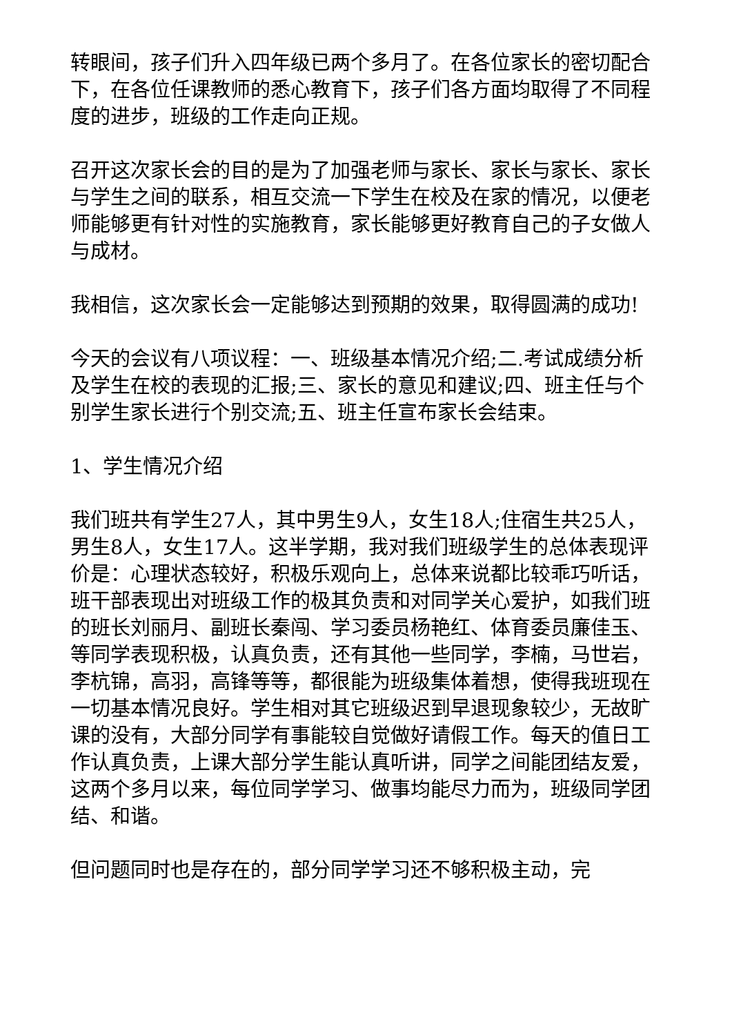转眼间，孩子们升入四年级已两个多月了。在各位家长的密切配合下，在各位任课教师的悉心教育下，孩子们各方面均取得了不同程度的进步，班级的工作走向正规。
召开这次家长会的目的是为了加强老师与家长、家长与家长、家长与学生之间的联系，相互交流一下学生在校及在家的情况，以便老师能够更有针对性的实施教育，家长能够更好教育自己的子女做人与成材。
我相信，这次家长会一定能够达到预期的效果，取得圆满的成功!
今天的会议有八项议程：一、班级基本情况介绍;二.考试成绩分析及学生在校的表现的汇报;三、家长的意见和建议;四、班主任与个别学生家长进行个别交流;五、班主任宣布家长会结束。
1、学生情况介绍
我们班共有学生27人，其中男生9人，女生18人;住宿生共25人，男生8人，女生17人。这半学期，我对我们班级学生的总体表现评价是：心理状态较好，积极乐观向上，总体来说都比较乖巧听话，班干部表现出对班级工作的极其负责和对同学关心爱护，如我们班的班长刘丽月、副班长秦闯、学习委员杨艳红、体育委员廉佳玉、等同学表现积极，认真负责，还有其他一些同学，李楠，马世岩，李杭锦，高羽，高锋等等，都很能为班级集体着想，使得我班现在一切基本情况良好。学生相对其它班级迟到早退现象较少，无故旷课的没有，大部分同学有事能较自觉做好请假工作。每天的值日工作认真负责，上课大部分学生能认真听讲，同学之间能团结友爱，这两个多月以来，每位同学学习、做事均能尽力而为，班级同学团结、和谐。
但问题同时也是存在的，部分同学学习还不够积极主动，完